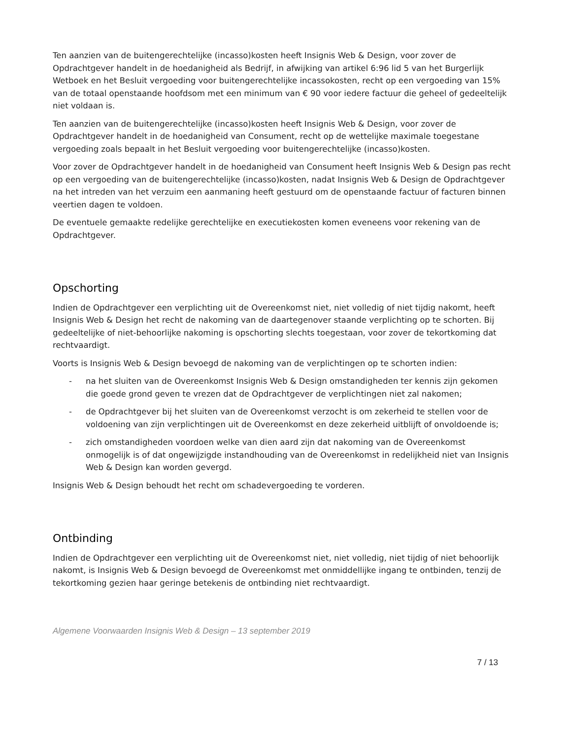Ten aanzien van de buitengerechtelijke (incasso)kosten heeft Insignis Web & Design, voor zover de Opdrachtgever handelt in de hoedanigheid als Bedrijf, in afwijking van artikel 6:96 lid 5 van het Burgerlijk Wetboek en het Besluit vergoeding voor buitengerechtelijke incassokosten, recht op een vergoeding van 15% van de totaal openstaande hoofdsom met een minimum van € 90 voor iedere factuur die geheel of gedeeltelijk niet voldaan is.
Ten aanzien van de buitengerechtelijke (incasso)kosten heeft Insignis Web & Design, voor zover de Opdrachtgever handelt in de hoedanigheid van Consument, recht op de wettelijke maximale toegestane vergoeding zoals bepaalt in het Besluit vergoeding voor buitengerechtelijke (incasso)kosten.
Voor zover de Opdrachtgever handelt in de hoedanigheid van Consument heeft Insignis Web & Design pas recht op een vergoeding van de buitengerechtelijke (incasso)kosten, nadat Insignis Web & Design de Opdrachtgever na het intreden van het verzuim een aanmaning heeft gestuurd om de openstaande factuur of facturen binnen veertien dagen te voldoen.
De eventuele gemaakte redelijke gerechtelijke en executiekosten komen eveneens voor rekening van de Opdrachtgever.
Opschorting
Indien de Opdrachtgever een verplichting uit de Overeenkomst niet, niet volledig of niet tijdig nakomt, heeft Insignis Web & Design het recht de nakoming van de daartegenover staande verplichting op te schorten. Bij gedeeltelijke of niet-behoorlijke nakoming is opschorting slechts toegestaan, voor zover de tekortkoming dat rechtvaardigt.
Voorts is Insignis Web & Design bevoegd de nakoming van de verplichtingen op te schorten indien:
- na het sluiten van de Overeenkomst Insignis Web & Design omstandigheden ter kennis zijn gekomen die goede grond geven te vrezen dat de Opdrachtgever de verplichtingen niet zal nakomen;
- de Opdrachtgever bij het sluiten van de Overeenkomst verzocht is om zekerheid te stellen voor de voldoening van zijn verplichtingen uit de Overeenkomst en deze zekerheid uitblijft of onvoldoende is;
- zich omstandigheden voordoen welke van dien aard zijn dat nakoming van de Overeenkomst onmogelijk is of dat ongewijzigde instandhouding van de Overeenkomst in redelijkheid niet van Insignis Web & Design kan worden gevergd.
Insignis Web & Design behoudt het recht om schadevergoeding te vorderen.
Ontbinding
Indien de Opdrachtgever een verplichting uit de Overeenkomst niet, niet volledig, niet tijdig of niet behoorlijk nakomt, is Insignis Web & Design bevoegd de Overeenkomst met onmiddellijke ingang te ontbinden, tenzij de tekortkoming gezien haar geringe betekenis de ontbinding niet rechtvaardigt.
Algemene Voorwaarden Insignis Web & Design – 13 september 2019
7 / 13